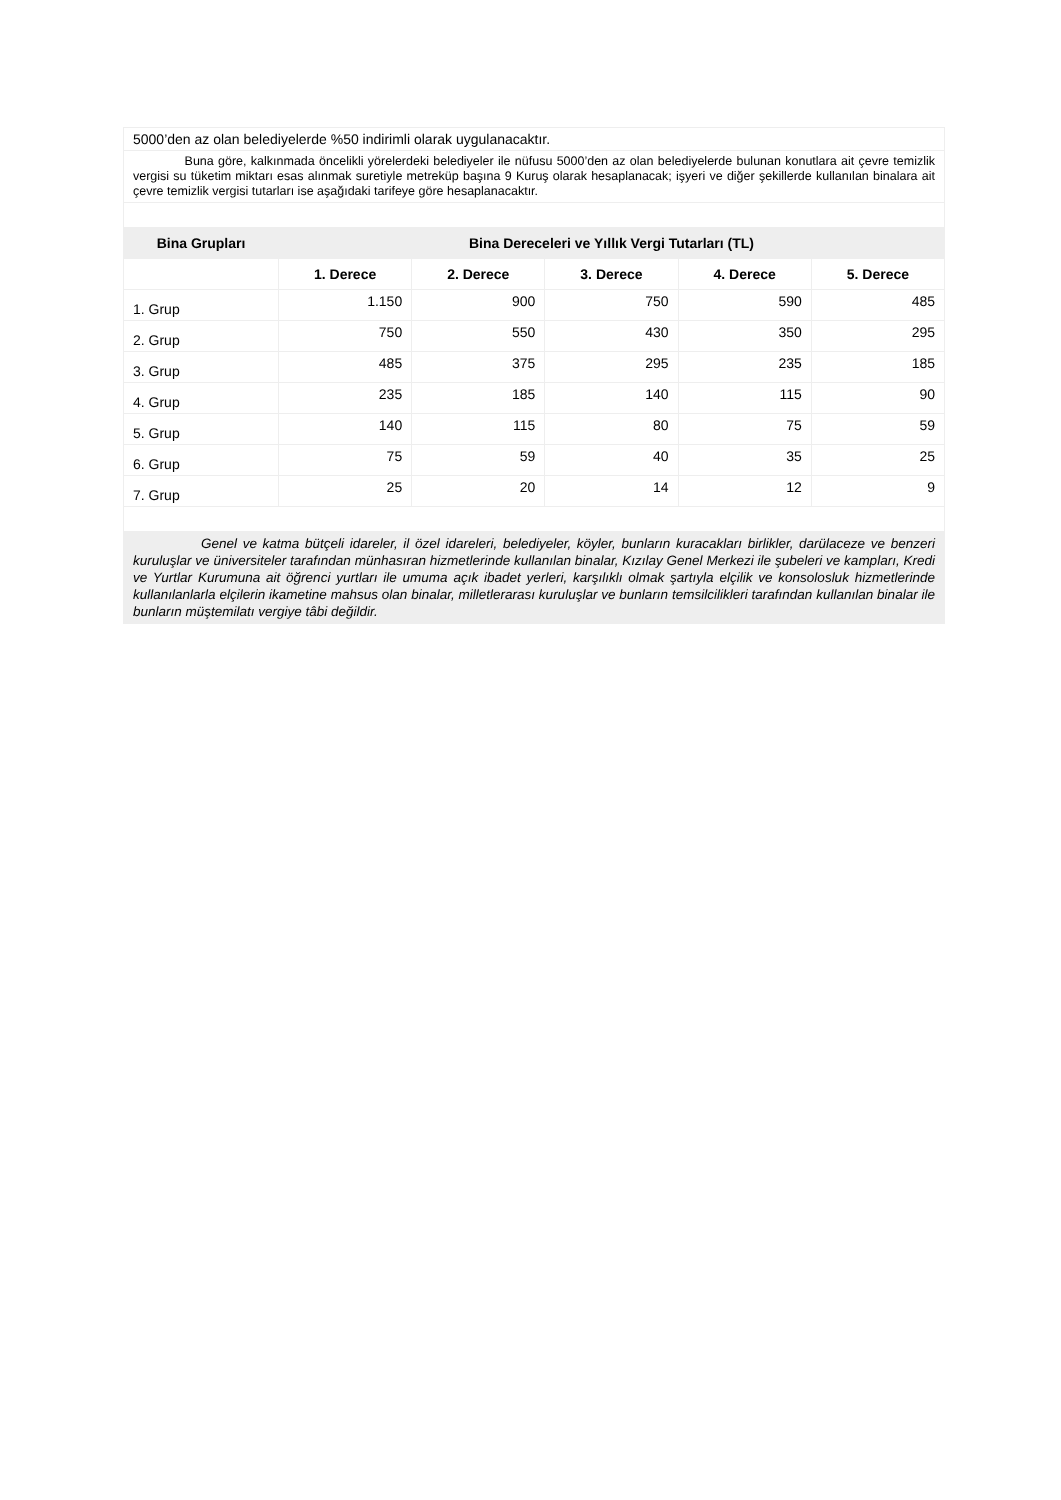| 5000’den az olan belediyelerde %50 indirimli olarak uygulanacaktır. | | | | | |
| Buna göre, kalkınmada öncelikli yörelerdeki belediyeler ile nüfusu 5000’den az olan belediyelerde bulunan konutlara ait çevre temizlik vergisi su tüketim miktarı esas alınmak suretiyle metreküp başına 9 Kuruş olarak hesaplanacak; işyeri ve diğer şekillerde kullanılan binalara ait çevre temizlik vergisi tutarları ise aşağıdaki tarifeye göre hesaplanacaktır. | | | | | |
| Bina Grupları | Bina Dereceleri ve Yıllık Vergi Tutarları (TL) | | | | |
| | 1. Derece | 2. Derece | 3. Derece | 4. Derece | 5. Derece |
| 1. Grup | 1.150 | 900 | 750 | 590 | 485 |
| 2. Grup | 750 | 550 | 430 | 350 | 295 |
| 3. Grup | 485 | 375 | 295 | 235 | 185 |
| 4. Grup | 235 | 185 | 140 | 115 | 90 |
| 5. Grup | 140 | 115 | 80 | 75 | 59 |
| 6. Grup | 75 | 59 | 40 | 35 | 25 |
| 7. Grup | 25 | 20 | 14 | 12 | 9 |
| Genel ve katma bütçeli idareler, il özel idareleri, belediyeler, köyler, bunların kuracakları birlikler, darülaceze ve benzeri kuruluşlar ve üniversiteler tarafından münhasıran hizmetlerinde kullanılan binalar, Kızılay Genel Merkezi ile şubeleri ve kampları, Kredi ve Yurtlar Kurumuna ait öğrenci yurtları ile umuma açık ibadet yerleri, karşılıklı olmak şartıyla elçilik ve konsolosluk hizmetlerinde kullanılanlarla elçilerin ikametine mahsus olan binalar, milletlerarası kuruluşlar ve bunların temsilcilikleri tarafından kullanılan binalar ile bunların müştemilatı vergiye tâbi değildir. | | | | | |